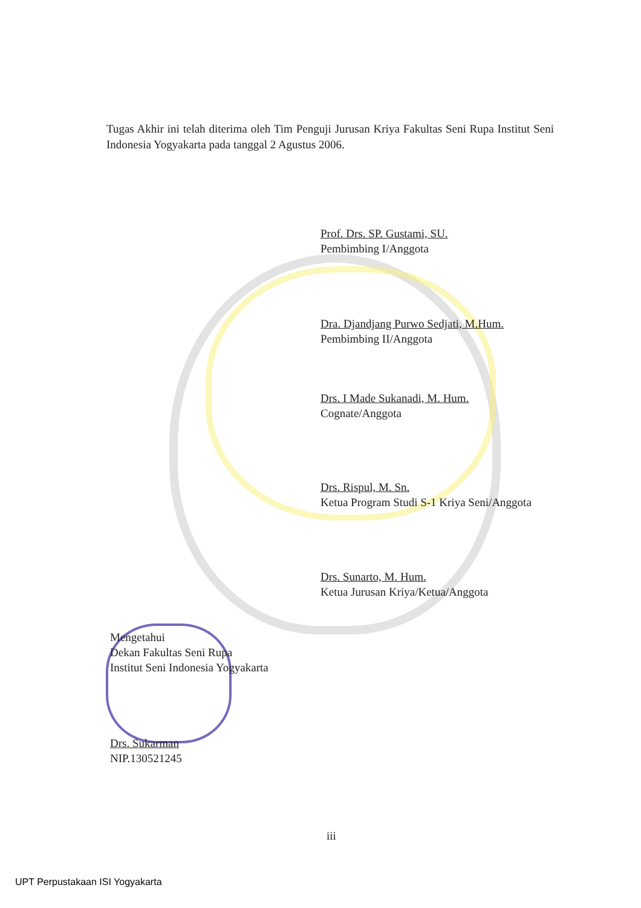Tugas Akhir ini telah diterima oleh Tim Penguji Jurusan Kriya Fakultas Seni Rupa Institut Seni Indonesia Yogyakarta pada tanggal 2 Agustus 2006.
Prof. Drs. SP. Gustami, SU.
Pembimbing I/Anggota
Dra. Djandjang Purwo Sedjati, M.Hum.
Pembimbing II/Anggota
Drs. I Made Sukanadi, M. Hum.
Cognate/Anggota
Drs. Rispul, M. Sn.
Ketua Program Studi S-1 Kriya Seni/Anggota
Drs. Sunarto, M. Hum.
Ketua Jurusan Kriya/Ketua/Anggota
Mengetahui
Dekan Fakultas Seni Rupa
Institut Seni Indonesia Yogyakarta
Drs. Sukarman
NIP.130521245
iii
UPT Perpustakaan ISI Yogyakarta